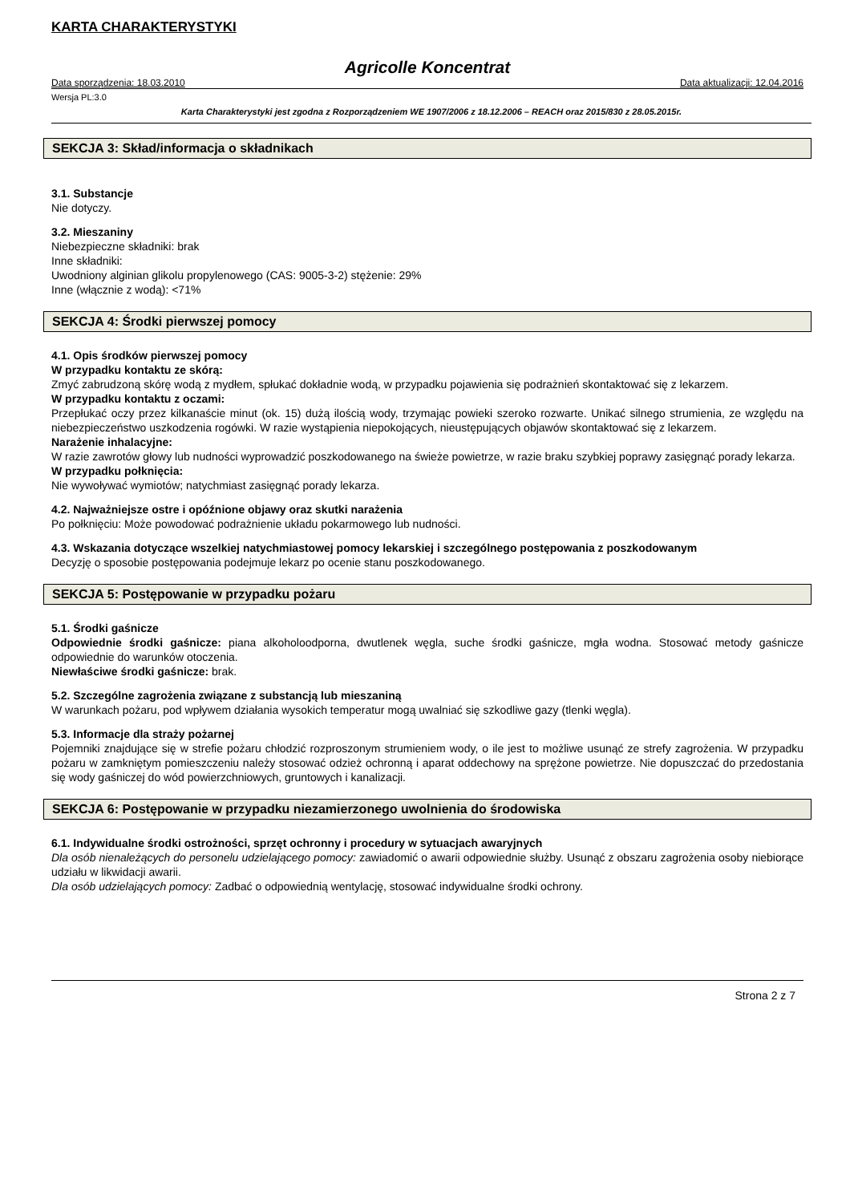KARTA CHARAKTERYSTYKI
Agricolle Koncentrat
Data sporządzenia: 18.03.2010 Data aktualizacji: 12.04.2016
Wersja PL:3.0
Karta Charakterystyki jest zgodna z Rozporządzeniem WE 1907/2006 z 18.12.2006 – REACH oraz 2015/830 z 28.05.2015r.
SEKCJA 3: Skład/informacja o składnikach
3.1. Substancje
Nie dotyczy.
3.2. Mieszaniny
Niebezpieczne składniki: brak
Inne składniki:
Uwodniony alginian glikolu propylenowego (CAS: 9005-3-2) stężenie: 29%
Inne (włącznie z wodą): <71%
SEKCJA 4: Środki pierwszej pomocy
4.1. Opis środków pierwszej pomocy
W przypadku kontaktu ze skórą:
Zmyć zabrudzoną skórę wodą z mydłem, spłukać dokładnie wodą, w przypadku pojawienia się podrażnień skontaktować się z lekarzem.
W przypadku kontaktu z oczami:
Przepłukać oczy przez kilkanaście minut (ok. 15) dużą ilością wody, trzymając powieki szeroko rozwarte. Unikać silnego strumienia, ze względu na niebezpieczeństwo uszkodzenia rogówki. W razie wystąpienia niepokojących, nieustępujących objawów skontaktować się z lekarzem.
Narażenie inhalacyjne:
W razie zawrotów głowy lub nudności wyprowadzić poszkodowanego na świeże powietrze, w razie braku szybkiej poprawy zasięgnąć porady lekarza.
W przypadku połknięcia:
Nie wywoływać wymiotów; natychmiast zasięgnąć porady lekarza.
4.2. Najważniejsze ostre i opóźnione objawy oraz skutki narażenia
Po połknięciu: Może powodować podrażnienie układu pokarmowego lub nudności.
4.3. Wskazania dotyczące wszelkiej natychmiastowej pomocy lekarskiej i szczególnego postępowania z poszkodowanym
Decyzję o sposobie postępowania podejmuje lekarz po ocenie stanu poszkodowanego.
SEKCJA 5: Postępowanie w przypadku pożaru
5.1. Środki gaśnicze
Odpowiednie środki gaśnicze: piana alkoholoodporna, dwutlenek węgla, suche środki gaśnicze, mgła wodna. Stosować metody gaśnicze odpowiednie do warunków otoczenia.
Niewłaściwe środki gaśnicze: brak.
5.2. Szczególne zagrożenia związane z substancją lub mieszaniną
W warunkach pożaru, pod wpływem działania wysokich temperatur mogą uwalniać się szkodliwe gazy (tlenki węgla).
5.3. Informacje dla straży pożarnej
Pojemniki znajdujące się w strefie pożaru chłodzić rozproszonym strumieniem wody, o ile jest to możliwe usunąć ze strefy zagrożenia. W przypadku pożaru w zamkniętym pomieszczeniu należy stosować odzież ochronną i aparat oddechowy na sprężone powietrze. Nie dopuszczać do przedostania się wody gaśniczej do wód powierzchniowych, gruntowych i kanalizacji.
SEKCJA 6: Postępowanie w przypadku niezamierzonego uwolnienia do środowiska
6.1. Indywidualne środki ostrożności, sprzęt ochronny i procedury w sytuacjach awaryjnych
Dla osób nienależących do personelu udzielającego pomocy: zawiadomić o awarii odpowiednie służby. Usunąć z obszaru zagrożenia osoby niebiorące udziału w likwidacji awarii.
Dla osób udzielających pomocy: Zadbać o odpowiednią wentylację, stosować indywidualne środki ochrony.
Strona 2 z 7